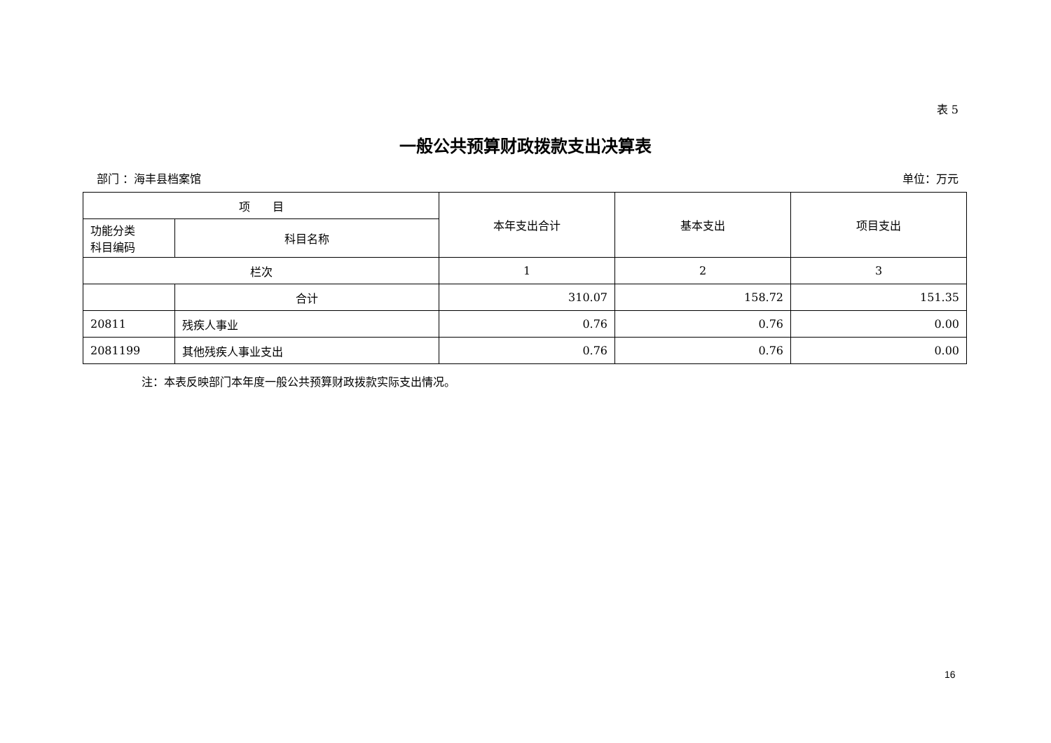表 5
一般公共预算财政拨款支出决算表
部门 ：海丰县档案馆 单位：万元
| 项 目 | | 本年支出合计 | 基本支出 | 项目支出 |
| --- | --- | --- | --- | --- |
| 功能分类 科目编码 | 科目名称 | | | |
| 栏次 | | 1 | 2 | 3 |
| | 合计 | 310.07 | 158.72 | 151.35 |
| 20811 | 残疾人事业 | 0.76 | 0.76 | 0.00 |
| 2081199 | 其他残疾人事业支出 | 0.76 | 0.76 | 0.00 |
注：本表反映部门本年度一般公共预算财政拨款实际支出情况。
16